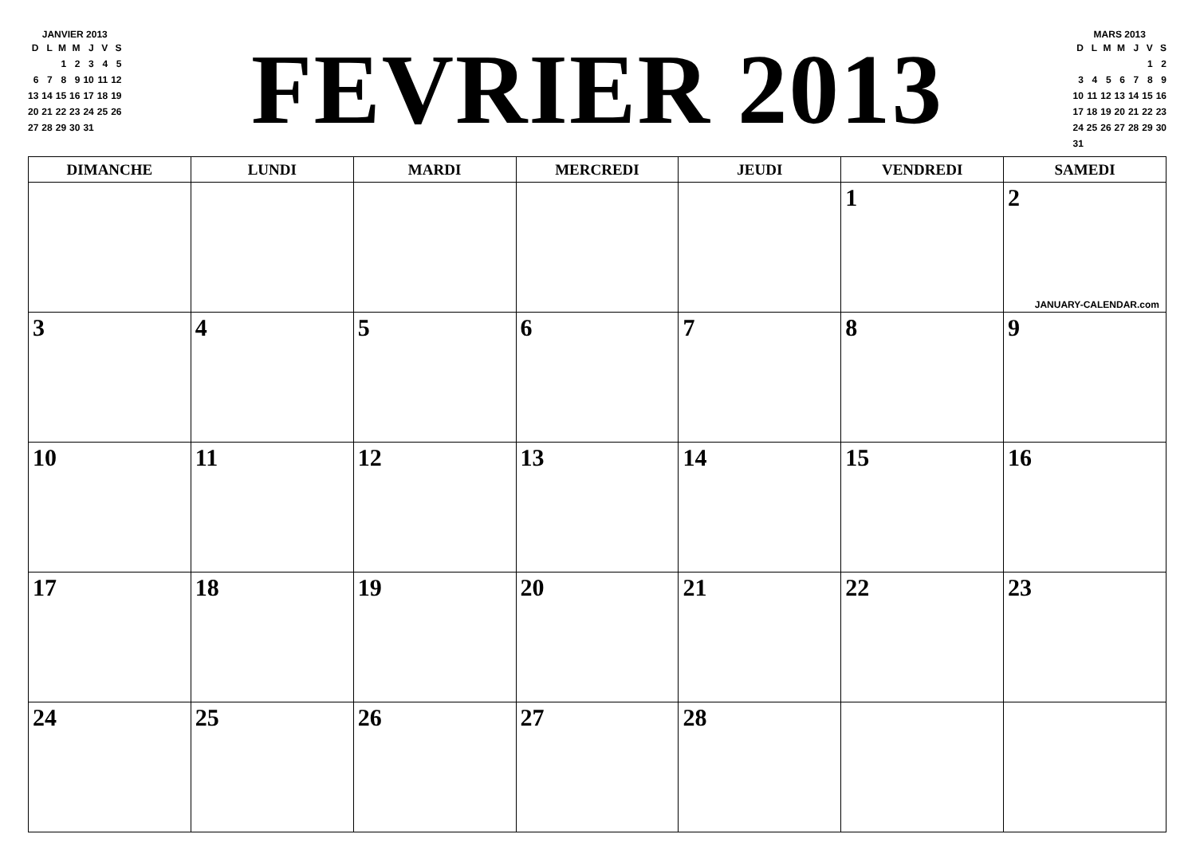JANVIER 2013
| D | L | M | M | J | V | S |
| | | 1 | 2 | 3 | 4 | 5 |
| 6 | 7 | 8 | 9 | 10 | 11 | 12 |
| 13 | 14 | 15 | 16 | 17 | 18 | 19 |
| 20 | 21 | 22 | 23 | 24 | 25 | 26 |
| 27 | 28 | 29 | 30 | 31 | | |
FEVRIER 2013
MARS 2013
| D | L | M | M | J | V | S |
| | | | | | 1 | 2 |
| 3 | 4 | 5 | 6 | 7 | 8 | 9 |
| 10 | 11 | 12 | 13 | 14 | 15 | 16 |
| 17 | 18 | 19 | 20 | 21 | 22 | 23 |
| 24 | 25 | 26 | 27 | 28 | 29 | 30 |
| 31 | | | | | | |
| DIMANCHE | LUNDI | MARDI | MERCREDI | JEUDI | VENDREDI | SAMEDI |
| --- | --- | --- | --- | --- | --- | --- |
| | | | | | 1 | 2 JANUARY-CALENDAR.com |
| 3 | 4 | 5 | 6 | 7 | 8 | 9 |
| 10 | 11 | 12 | 13 | 14 | 15 | 16 |
| 17 | 18 | 19 | 20 | 21 | 22 | 23 |
| 24 | 25 | 26 | 27 | 28 | | |